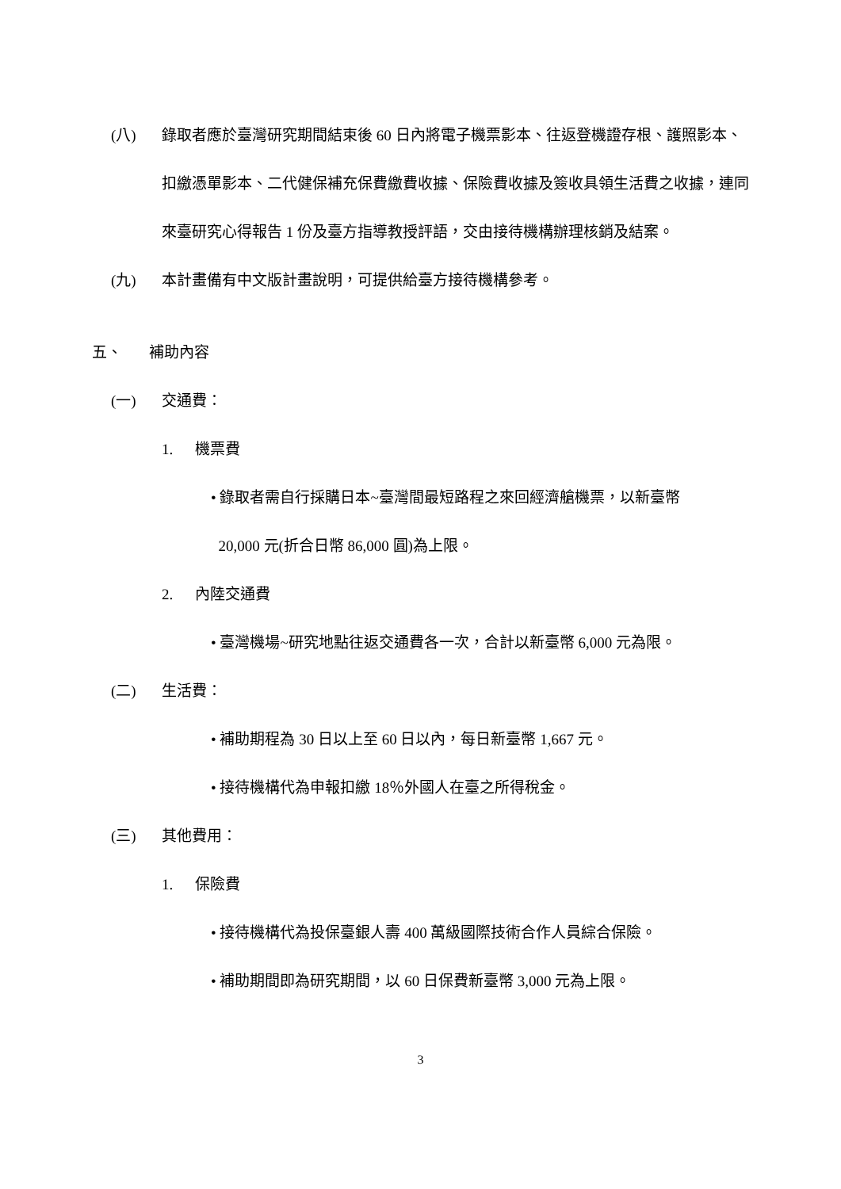(八) 錄取者應於臺灣研究期間結束後 60 日內將電子機票影本、往返登機證存根、護照影本、扣繳憑單影本、二代健保補充保費繳費收據、保險費收據及簽收具領生活費之收據，連同來臺研究心得報告 1 份及臺方指導教授評語，交由接待機構辦理核銷及結案。
(九) 本計畫備有中文版計畫說明，可提供給臺方接待機構參考。
五、 補助內容
(一) 交通費：
1. 機票費
• 錄取者需自行採購日本~臺灣間最短路程之來回經濟艙機票，以新臺幣
20,000 元(折合日幣 86,000 圓)為上限。
2. 內陸交通費
• 臺灣機場~研究地點往返交通費各一次，合計以新臺幣 6,000 元為限。
(二) 生活費：
• 補助期程為 30 日以上至 60 日以內，每日新臺幣 1,667 元。
• 接待機構代為申報扣繳 18％外國人在臺之所得稅金。
(三) 其他費用：
1. 保險費
• 接待機構代為投保臺銀人壽 400 萬級國際技術合作人員綜合保險。
• 補助期間即為研究期間，以 60 日保費新臺幣 3,000 元為上限。
3